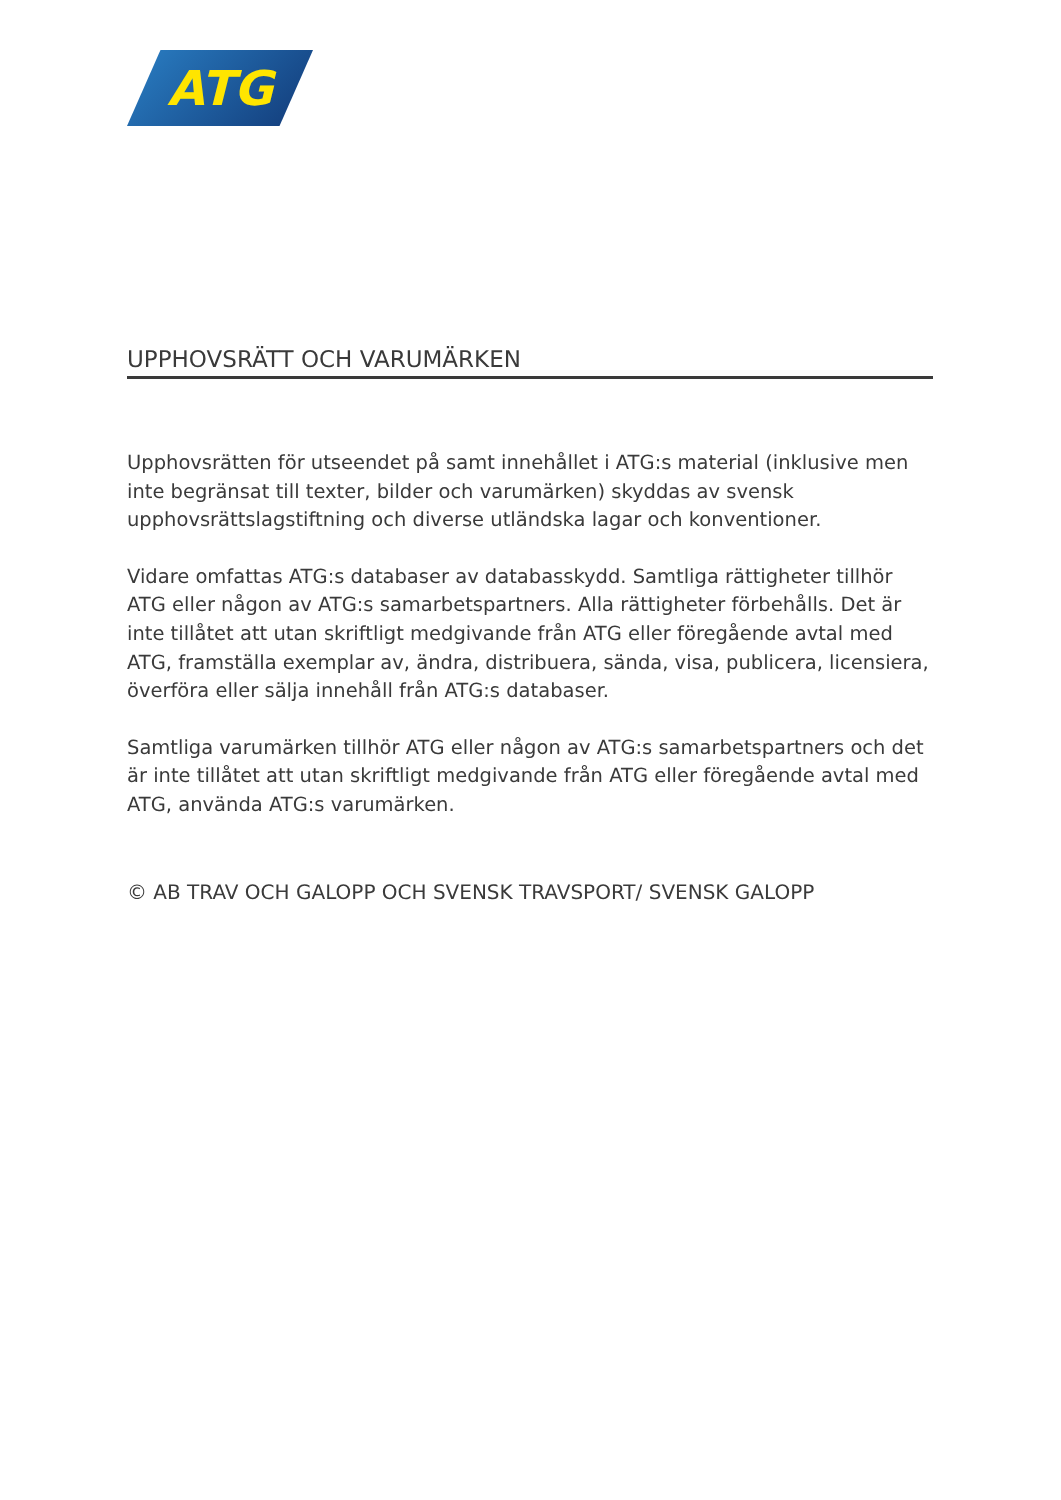ATG
UPPHOVSRÄTT OCH VARUMÄRKEN
Upphovsrätten för utseendet på samt innehållet i ATG:s material (inklusive men inte begränsat till texter, bilder och varumärken) skyddas av svensk upphovsrättslagstift­ning och diverse utländska lagar och konventioner.
Vidare omfattas ATG:s databaser av databasskydd. Samtliga rättigheter tillhör ATG eller någon av ATG:s samarbetspartners. Alla rättigheter förbehålls. Det är inte tillåtet att utan skriftligt medgivande från ATG eller föregående avtal med ATG, framställa exemplar av, ändra, distribuera, sända, visa, publicera, licensiera, överföra eller sälja innehåll från ATG:s databaser.
Samtliga varumärken tillhör ATG eller någon av ATG:s samarbetspartners och det är inte tillåtet att utan skriftligt medgivande från ATG eller föregående avtal med ATG, använda ATG:s varumärken.
© AB TRAV OCH GALOPP OCH SVENSK TRAVSPORT/ SVENSK GALOPP